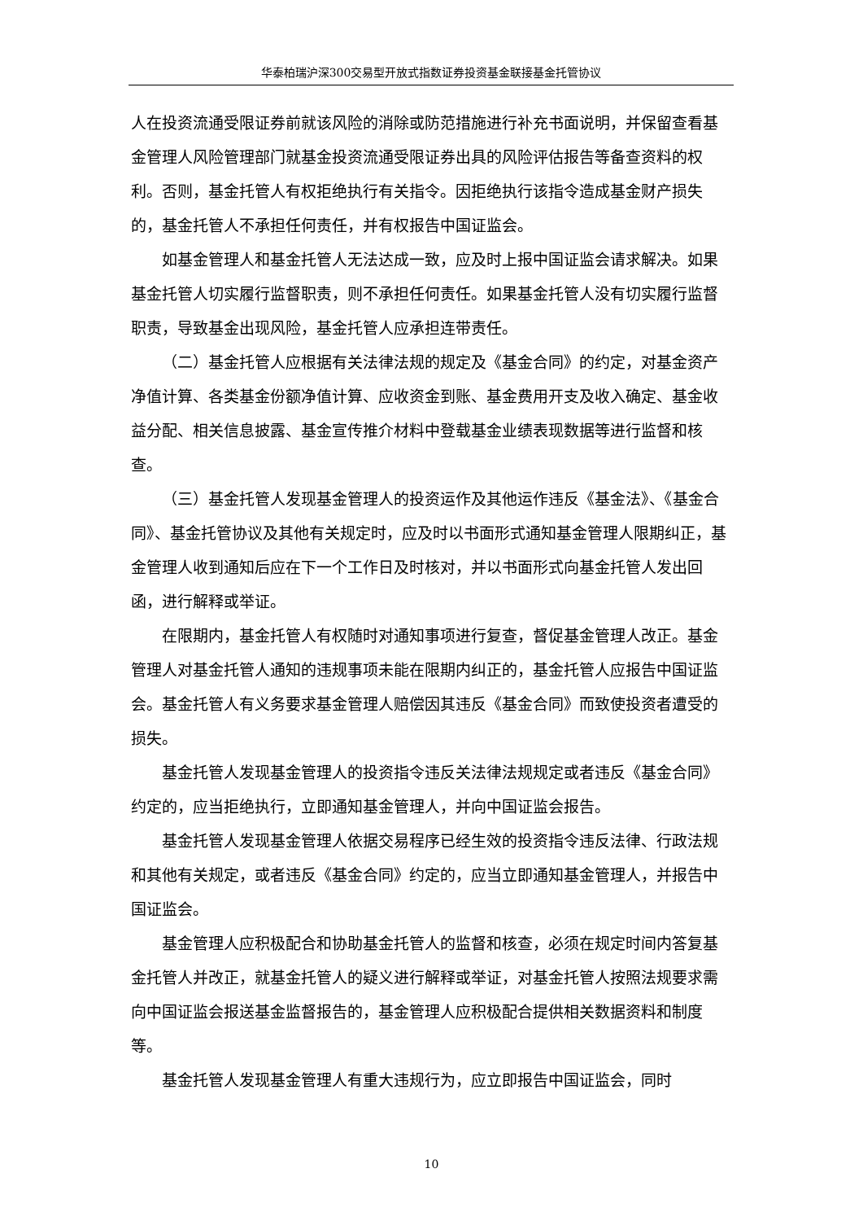华泰柏瑞沪深300交易型开放式指数证券投资基金联接基金托管协议
人在投资流通受限证券前就该风险的消除或防范措施进行补充书面说明，并保留查看基金管理人风险管理部门就基金投资流通受限证券出具的风险评估报告等备查资料的权利。否则，基金托管人有权拒绝执行有关指令。因拒绝执行该指令造成基金财产损失的，基金托管人不承担任何责任，并有权报告中国证监会。
如基金管理人和基金托管人无法达成一致，应及时上报中国证监会请求解决。如果基金托管人切实履行监督职责，则不承担任何责任。如果基金托管人没有切实履行监督职责，导致基金出现风险，基金托管人应承担连带责任。
（二）基金托管人应根据有关法律法规的规定及《基金合同》的约定，对基金资产净值计算、各类基金份额净值计算、应收资金到账、基金费用开支及收入确定、基金收益分配、相关信息披露、基金宣传推介材料中登载基金业绩表现数据等进行监督和核查。
（三）基金托管人发现基金管理人的投资运作及其他运作违反《基金法》、《基金合同》、基金托管协议及其他有关规定时，应及时以书面形式通知基金管理人限期纠正，基金管理人收到通知后应在下一个工作日及时核对，并以书面形式向基金托管人发出回函，进行解释或举证。
在限期内，基金托管人有权随时对通知事项进行复查，督促基金管理人改正。基金管理人对基金托管人通知的违规事项未能在限期内纠正的，基金托管人应报告中国证监会。基金托管人有义务要求基金管理人赔偿因其违反《基金合同》而致使投资者遭受的损失。
基金托管人发现基金管理人的投资指令违反关法律法规规定或者违反《基金合同》约定的，应当拒绝执行，立即通知基金管理人，并向中国证监会报告。
基金托管人发现基金管理人依据交易程序已经生效的投资指令违反法律、行政法规和其他有关规定，或者违反《基金合同》约定的，应当立即通知基金管理人，并报告中国证监会。
基金管理人应积极配合和协助基金托管人的监督和核查，必须在规定时间内答复基金托管人并改正，就基金托管人的疑义进行解释或举证，对基金托管人按照法规要求需向中国证监会报送基金监督报告的，基金管理人应积极配合提供相关数据资料和制度等。
基金托管人发现基金管理人有重大违规行为，应立即报告中国证监会，同时
10